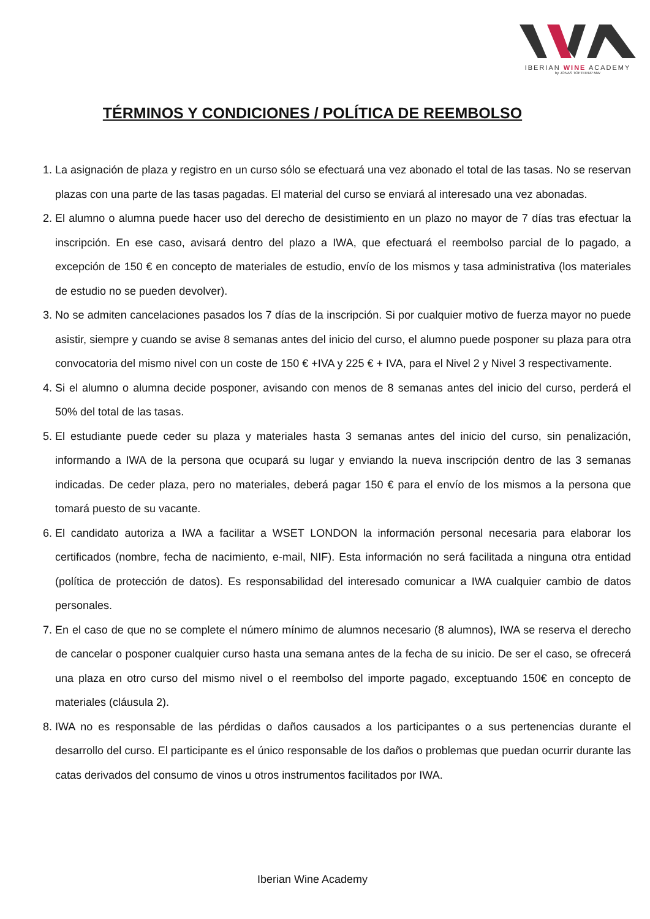IBERIAN WINE ACADEMY
by JONAS TOFTERUP MW
TÉRMINOS Y CONDICIONES / POLÍTICA DE REEMBOLSO
1. La asignación de plaza y registro en un curso sólo se efectuará una vez abonado el total de las tasas. No se reservan plazas con una parte de las tasas pagadas. El material del curso se enviará al interesado una vez abonadas.
2. El alumno o alumna puede hacer uso del derecho de desistimiento en un plazo no mayor de 7 días tras efectuar la inscripción. En ese caso, avisará dentro del plazo a IWA, que efectuará el reembolso parcial de lo pagado, a excepción de 150 € en concepto de materiales de estudio, envío de los mismos y tasa administrativa (los materiales de estudio no se pueden devolver).
3. No se admiten cancelaciones pasados los 7 días de la inscripción. Si por cualquier motivo de fuerza mayor no puede asistir, siempre y cuando se avise 8 semanas antes del inicio del curso, el alumno puede posponer su plaza para otra convocatoria del mismo nivel con un coste de 150 € +IVA y 225 € + IVA, para el Nivel 2 y Nivel 3 respectivamente.
4. Si el alumno o alumna decide posponer, avisando con menos de 8 semanas antes del inicio del curso, perderá el 50% del total de las tasas.
5. El estudiante puede ceder su plaza y materiales hasta 3 semanas antes del inicio del curso, sin penalización, informando a IWA de la persona que ocupará su lugar y enviando la nueva inscripción dentro de las 3 semanas indicadas. De ceder plaza, pero no materiales, deberá pagar 150 € para el envío de los mismos a la persona que tomará puesto de su vacante.
6. El candidato autoriza a IWA a facilitar a WSET LONDON la información personal necesaria para elaborar los certificados (nombre, fecha de nacimiento, e-mail, NIF). Esta información no será facilitada a ninguna otra entidad (política de protección de datos). Es responsabilidad del interesado comunicar a IWA cualquier cambio de datos personales.
7. En el caso de que no se complete el número mínimo de alumnos necesario (8 alumnos), IWA se reserva el derecho de cancelar o posponer cualquier curso hasta una semana antes de la fecha de su inicio. De ser el caso, se ofrecerá una plaza en otro curso del mismo nivel o el reembolso del importe pagado, exceptuando 150€ en concepto de materiales (cláusula 2).
8. IWA no es responsable de las pérdidas o daños causados a los participantes o a sus pertenencias durante el desarrollo del curso. El participante es el único responsable de los daños o problemas que puedan ocurrir durante las catas derivados del consumo de vinos u otros instrumentos facilitados por IWA.
Iberian Wine Academy